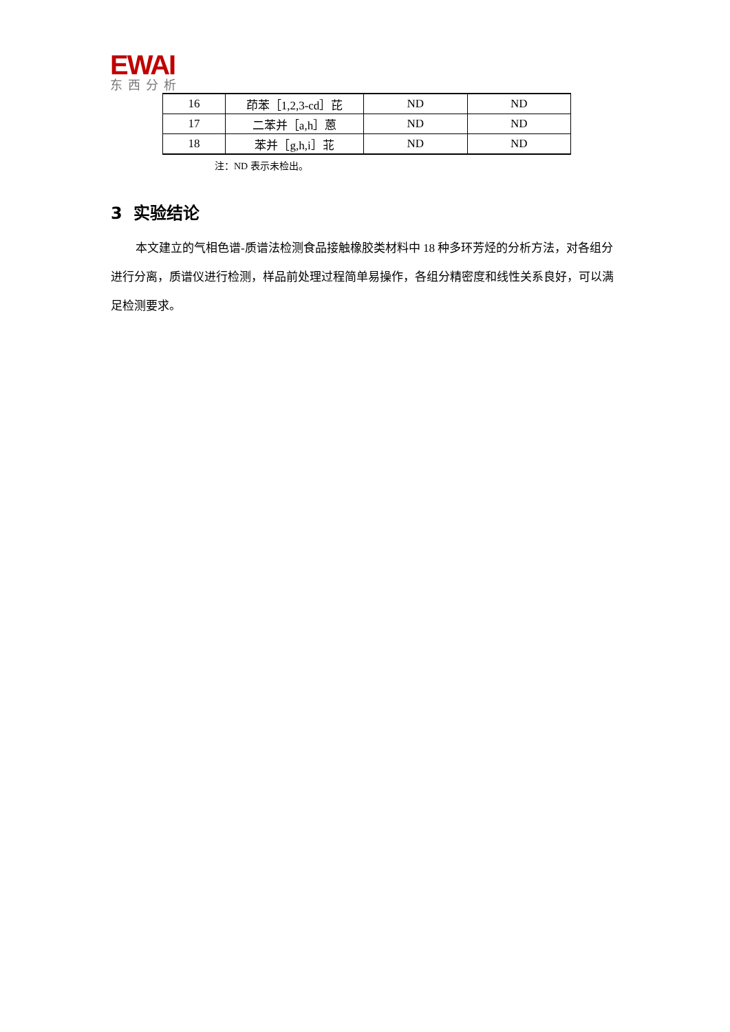EWAI
东西分析
| 16 | 茚苯［1,2,3-cd］芘 | ND | ND |
| 17 | 二苯并［a,h］蒽 | ND | ND |
| 18 | 苯并［g,h,i］苝 | ND | ND |
注：ND 表示未检出。
3 实验结论
本文建立的气相色谱-质谱法检测食品接触橡胶类材料中 18 种多环芳烃的分析方法，对各组分进行分离，质谱仪进行检测，样品前处理过程简单易操作，各组分精密度和线性关系良好，可以满足检测要求。